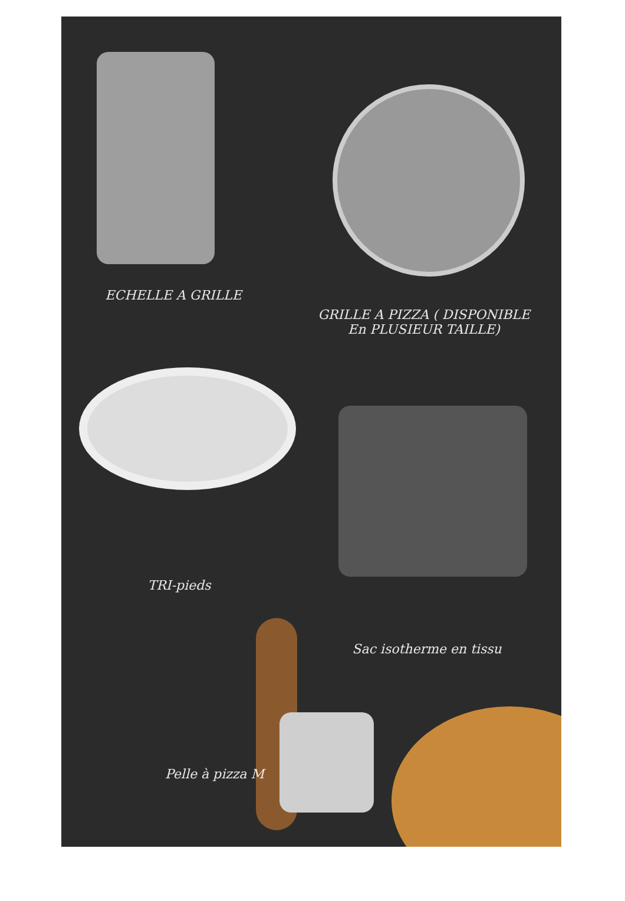ECHELLE A GRILLE
GRILLE A PIZZA ( DISPONIBLE
En PLUSIEUR TAILLE)
TRI-pieds
Sac isotherme en tissu
Pelle à pizza M